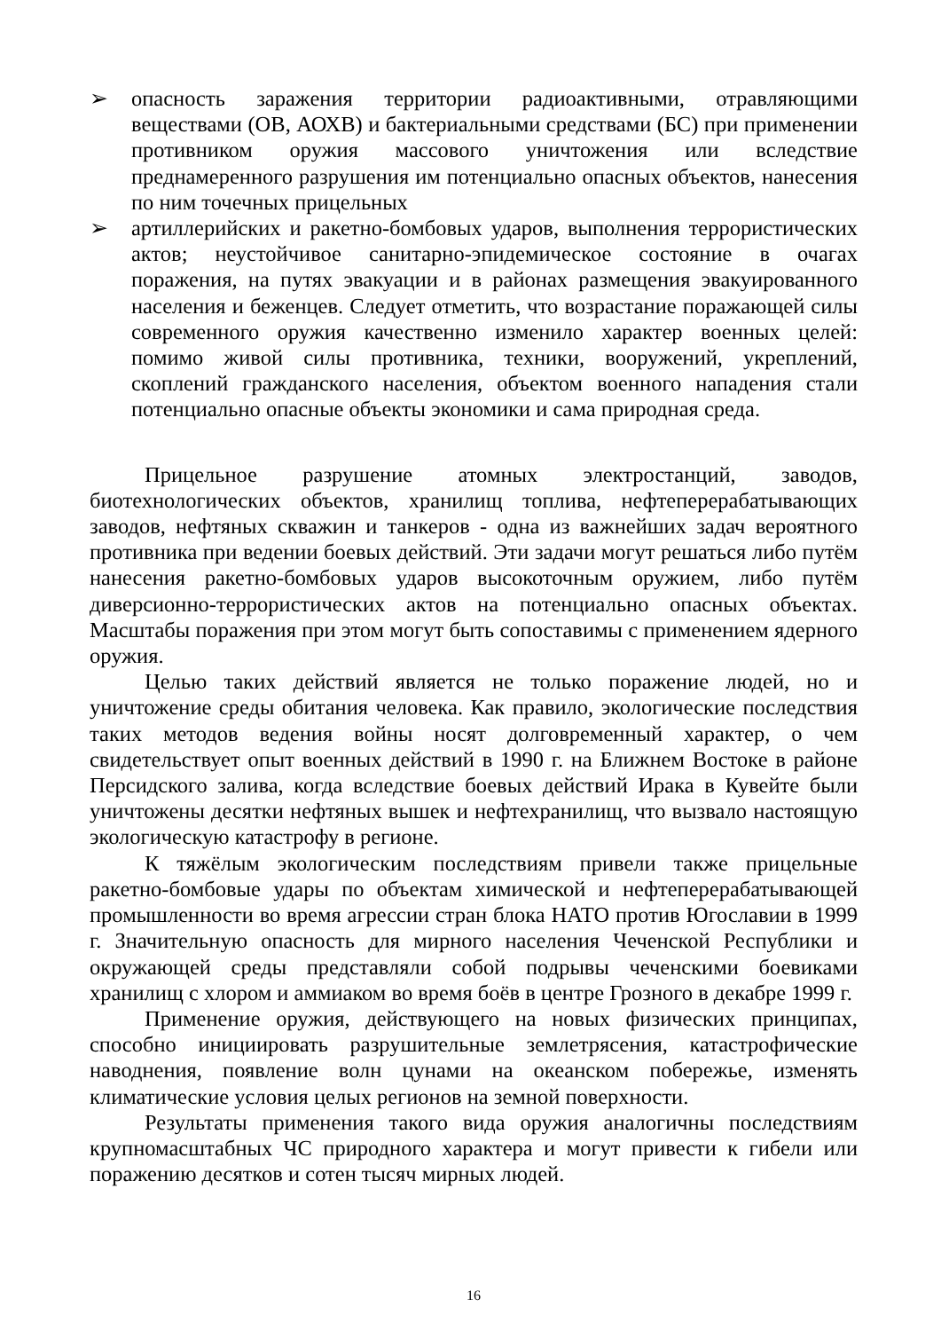➢ опасность заражения территории радиоактивными, отравляющими веществами (ОВ, АОХВ) и бактериальными средствами (БС) при применении противником оружия массового уничтожения или вследствие преднамеренного разрушения им потенциально опасных объектов, нанесения по ним точечных прицельных
➢ артиллерийских и ракетно-бомбовых ударов, выполнения террористических актов; неустойчивое санитарно-эпидемическое состояние в очагах поражения, на путях эвакуации и в районах размещения эвакуированного населения и беженцев. Следует отметить, что возрастание поражающей силы современного оружия качественно изменило характер военных целей: помимо живой силы противника, техники, вооружений, укреплений, скоплений гражданского населения, объектом военного нападения стали потенциально опасные объекты экономики и сама природная среда.
Прицельное разрушение атомных электростанций, заводов, биотехнологических объектов, хранилищ топлива, нефтеперерабатывающих заводов, нефтяных скважин и танкеров - одна из важнейших задач вероятного противника при ведении боевых действий. Эти задачи могут решаться либо путём нанесения ракетно-бомбовых ударов высокоточным оружием, либо путём диверсионно-террористических актов на потенциально опасных объектах. Масштабы поражения при этом могут быть сопоставимы с применением ядерного оружия.
Целью таких действий является не только поражение людей, но и уничтожение среды обитания человека. Как правило, экологические последствия таких методов ведения войны носят долговременный характер, о чем свидетельствует опыт военных действий в 1990 г. на Ближнем Востоке в районе Персидского залива, когда вследствие боевых действий Ирака в Кувейте были уничтожены десятки нефтяных вышек и нефтехранилищ, что вызвало настоящую экологическую катастрофу в регионе.
К тяжёлым экологическим последствиям привели также прицельные ракетно-бомбовые удары по объектам химической и нефтеперерабатывающей промышленности во время агрессии стран блока НАТО против Югославии в 1999 г. Значительную опасность для мирного населения Чеченской Республики и окружающей среды представляли собой подрывы чеченскими боевиками хранилищ с хлором и аммиаком во время боёв в центре Грозного в декабре 1999 г.
Применение оружия, действующего на новых физических принципах, способно инициировать разрушительные землетрясения, катастрофические наводнения, появление волн цунами на океанском побережье, изменять климатические условия целых регионов на земной поверхности.
Результаты применения такого вида оружия аналогичны последствиям крупномасштабных ЧС природного характера и могут привести к гибели или поражению десятков и сотен тысяч мирных людей.
16